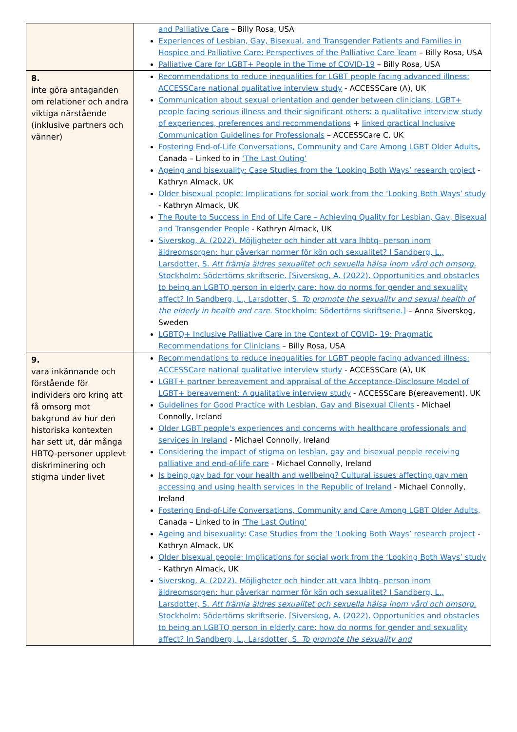| | and Palliative Care – Billy Rosa, USA Experiences of Lesbian, Gay, Bisexual, and Transgender Patients and Families in Hospice and Palliative Care: Perspectives of the Palliative Care Team – Billy Rosa, USA Palliative Care for LGBT+ People in the Time of COVID-19 – Billy Rosa, USA |
| 8. inte göra antaganden om relationer och andra viktiga närstående (inklusive partners och vänner) | Recommendations to reduce inequalities for LGBT people facing advanced illness: ACCESSCare national qualitative interview study - ACCESSCare (A), UK Communication about sexual orientation and gender between clinicians, LGBT+ people facing serious illness and their significant others: a qualitative interview study of experiences, preferences and recommendations + linked practical Inclusive Communication Guidelines for Professionals – ACCESSCare C, UK Fostering End-of-Life Conversations, Community and Care Among LGBT Older Adults , Canada – Linked to in ‘The Last Outing’ Ageing and bisexuality: Case Studies from the ‘Looking Both Ways’ research project - Kathryn Almack, UK Older bisexual people: Implications for social work from the ‘Looking Both Ways’ study - Kathryn Almack, UK The Route to Success in End of Life Care – Achieving Quality for Lesbian, Gay, Bisexual and Transgender People - Kathryn Almack, UK Siverskog, A. (2022). Möjligheter och hinder att vara lhbtq- person inom äldreomsorgen: hur påverkar normer för kön och sexualitet? I Sandberg, L., Larsdotter, S. Att främja äldres sexualitet och sexuella hälsa inom vård och omsorg. Stockholm: Södertörns skriftserie. [Siverskog, A. (2022). Opportunities and obstacles to being an LGBTQ person in elderly care: how do norms for gender and sexuality affect? In Sandberg, L., Larsdotter, S. To promote the sexuality and sexual health of the elderly in health and care . Stockholm: Södertörns skriftserie.] – Anna Siverskog, Sweden LGBTQ+ Inclusive Palliative Care in the Context of COVID- 19: Pragmatic Recommendations for Clinicians – Billy Rosa, USA |
| 9. vara inkännande och förstående för individers oro kring att få omsorg mot bakgrund av hur den historiska kontexten har sett ut, där många HBTQ-personer upplevt diskriminering och stigma under livet | Recommendations to reduce inequalities for LGBT people facing advanced illness: ACCESSCare national qualitative interview study - ACCESSCare (A), UK LGBT+ partner bereavement and appraisal of the Acceptance-Disclosure Model of LGBT+ bereavement: A qualitative interview study - ACCESSCare B(ereavement), UK Guidelines for Good Practice with Lesbian, Gay and Bisexual Clients - Michael Connolly, Ireland Older LGBT people's experiences and concerns with healthcare professionals and services in Ireland - Michael Connolly, Ireland Considering the impact of stigma on lesbian, gay and bisexual people receiving palliative and end-of-life care - Michael Connolly, Ireland Is being gay bad for your health and wellbeing? Cultural issues affecting gay men accessing and using health services in the Republic of Ireland - Michael Connolly, Ireland Fostering End-of-Life Conversations, Community and Care Among LGBT Older Adults, Canada – Linked to in ‘The Last Outing’ Ageing and bisexuality: Case Studies from the ‘Looking Both Ways’ research project - Kathryn Almack, UK Older bisexual people: Implications for social work from the ‘Looking Both Ways’ study - Kathryn Almack, UK Siverskog, A. (2022). Möjligheter och hinder att vara lhbtq- person inom äldreomsorgen: hur påverkar normer för kön och sexualitet? I Sandberg, L., Larsdotter, S. Att främja äldres sexualitet och sexuella hälsa inom vård och omsorg. Stockholm: Södertörns skriftserie. [Siverskog, A. (2022). Opportunities and obstacles to being an LGBTQ person in elderly care: how do norms for gender and sexuality affect? In Sandberg, L., Larsdotter, S. To promote the sexuality and |